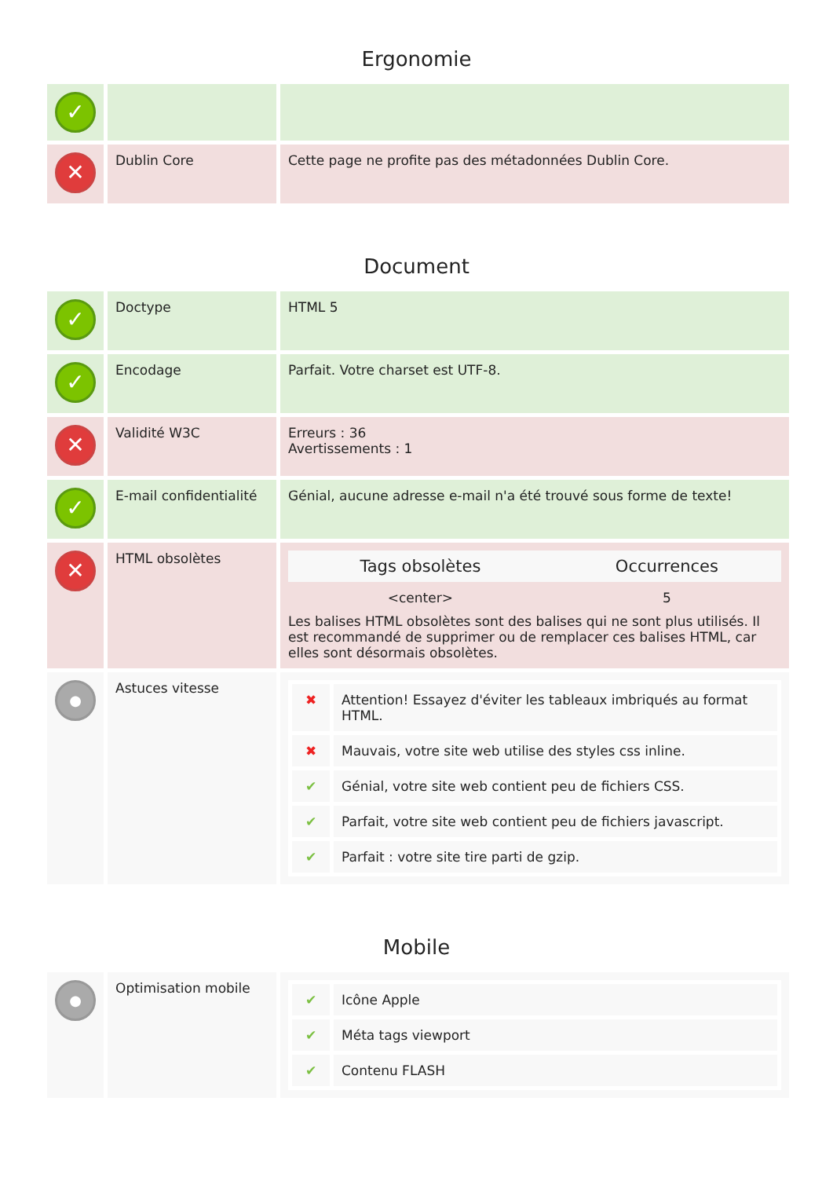Ergonomie
| ✓ | | |
| ✕ | Dublin Core | Cette page ne profite pas des métadonnées Dublin Core. |
Document
| ✓ | Doctype | HTML 5 |
| ✓ | Encodage | Parfait. Votre charset est UTF-8. |
| ✕ | Validité W3C | Erreurs : 36 Avertissements : 1 |
| ✓ | E-mail confidentialité | Génial, aucune adresse e-mail n'a été trouvé sous forme de texte! |
| ✕ | HTML obsolètes | / Tags obsolètes / Occurrences / / --- / --- / / <center> / 5 / Les balises HTML obsolètes sont des balises qui ne sont plus utilisés. Il est recommandé de supprimer ou de remplacer ces balises HTML, car elles sont désormais obsolètes. |
| ● | Astuces vitesse | / ✖ / Attention! Essayez d'éviter les tableaux imbriqués au format HTML. / / ✖ / Mauvais, votre site web utilise des styles css inline. / / ✔ / Génial, votre site web contient peu de fichiers CSS. / / ✔ / Parfait, votre site web contient peu de fichiers javascript. / / ✔ / Parfait : votre site tire parti de gzip. / |
Mobile
| ● | Optimisation mobile | / ✔ / Icône Apple / / ✔ / Méta tags viewport / / ✔ / Contenu FLASH / |